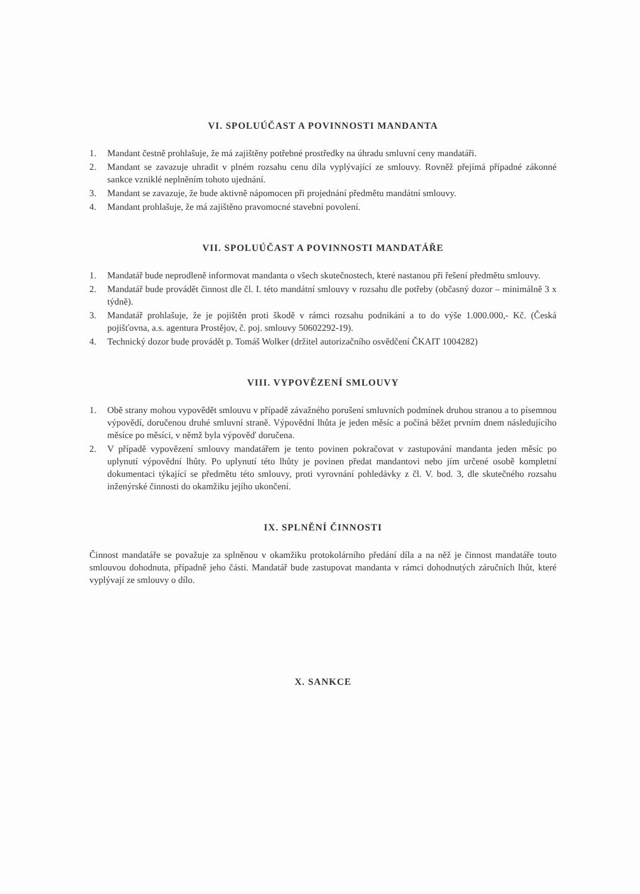VI. SPOLUÚČAST A POVINNOSTI MANDANTA
1. Mandant čestně prohlašuje, že má zajištěny potřebné prostředky na úhradu smluvní ceny mandatáři.
2. Mandant se zavazuje uhradit v plném rozsahu cenu díla vyplývající ze smlouvy. Rovněž přejímá případné zákonné sankce vzniklé neplněním tohoto ujednání.
3. Mandant se zavazuje, že bude aktivně nápomocen při projednání předmětu mandátní smlouvy.
4. Mandant prohlašuje, že má zajištěno pravomocné stavební povolení.
VII. SPOLUÚČAST A POVINNOSTI MANDATÁŘE
1. Mandatář bude neprodleně informovat mandanta o všech skutečnostech, které nastanou při řešení předmětu smlouvy.
2. Mandatář bude provádět činnost dle čl. I. této mandátní smlouvy v rozsahu dle potřeby (občasný dozor – minimálně 3 x týdně).
3. Mandatář prohlašuje, že je pojištěn proti škodě v rámci rozsahu podnikání a to do výše 1.000.000,- Kč. (Česká pojišťovna, a.s. agentura Prostějov, č. poj. smlouvy 50602292-19).
4. Technický dozor bude provádět p. Tomáš Wolker (držitel autorizačního osvědčení ČKAIT 1004282)
VIII. VYPOVĚZENÍ SMLOUVY
1. Obě strany mohou vypovědět smlouvu v případě závažného porušení smluvních podmínek druhou stranou a to písemnou výpovědí, doručenou druhé smluvní straně. Výpovědní lhůta je jeden měsíc a počíná běžet prvním dnem následujícího měsíce po měsíci, v němž byla výpověď doručena.
2. V případě vypovězení smlouvy mandatářem je tento povinen pokračovat v zastupování mandanta jeden měsíc po uplynutí výpovědní lhůty. Po uplynutí této lhůty je povinen předat mandantovi nebo jím určené osobě kompletní dokumentaci týkající se předmětu této smlouvy, proti vyrovnání pohledávky z čl. V. bod. 3, dle skutečného rozsahu inženýrské činnosti do okamžiku jejího ukončení.
IX. SPLNĚNÍ ČINNOSTI
Činnost mandatáře se považuje za splněnou v okamžiku protokolárního předání díla a na něž je činnost mandatáře touto smlouvou dohodnuta, případně jeho části. Mandatář bude zastupovat mandanta v rámci dohodnutých záručních lhůt, které vyplývají ze smlouvy o dílo.
X. SANKCE